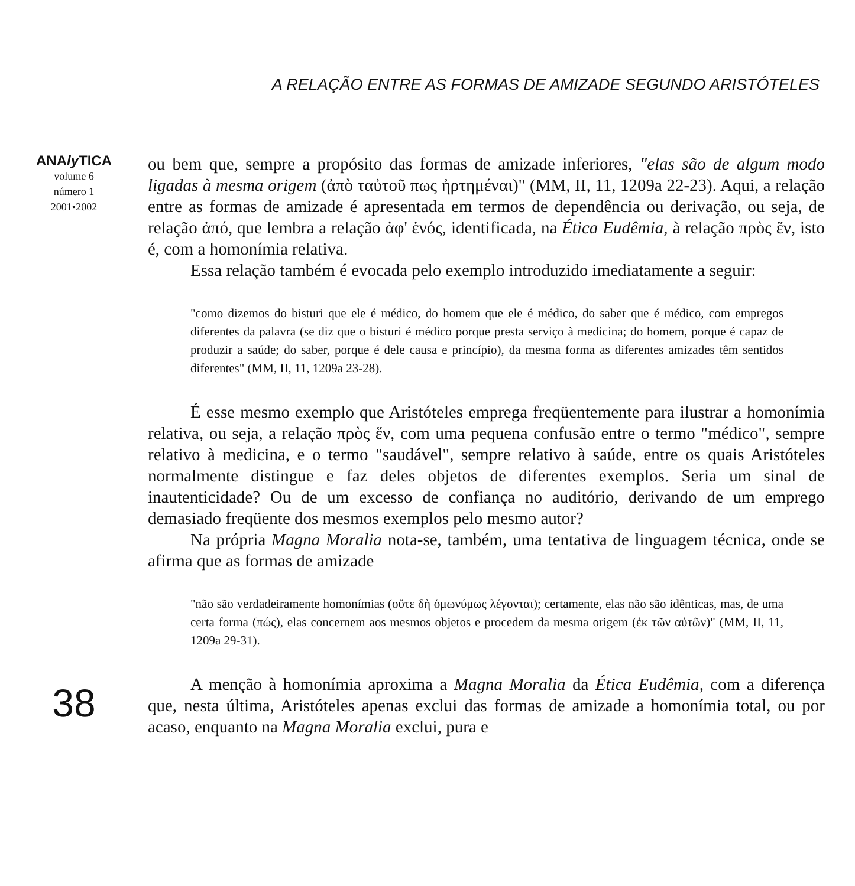A RELAÇÃO ENTRE AS FORMAS DE AMIZADE SEGUNDO ARISTÓTELES
ANAly TICA
volume 6
número 1
2001•2002
ou bem que, sempre a propósito das formas de amizade inferiores, "elas são de algum modo ligadas à mesma origem (ἀπὸ ταὐτοῦ πως ἠρτημέναι)" (MM, II, 11, 1209a 22-23). Aqui, a relação entre as formas de amizade é apresentada em termos de dependência ou derivação, ou seja, de relação ἀπό, que lembra a relação ἀφ' ἑνός, identificada, na Ética Eudêmia, à relação πρὸς ἕν, isto é, com a homonímia relativa.
Essa relação também é evocada pelo exemplo introduzido imediatamente a seguir:
"como dizemos do bisturi que ele é médico, do homem que ele é médico, do saber que é médico, com empregos diferentes da palavra (se diz que o bisturi é médico porque presta serviço à medicina; do homem, porque é capaz de produzir a saúde; do saber, porque é dele causa e princípio), da mesma forma as diferentes amizades têm sentidos diferentes" (MM, II, 11, 1209a 23-28).
É esse mesmo exemplo que Aristóteles emprega freqüentemente para ilustrar a homonímia relativa, ou seja, a relação πρὸς ἕν, com uma pequena confusão entre o termo "médico", sempre relativo à medicina, e o termo "saudável", sempre relativo à saúde, entre os quais Aristóteles normalmente distingue e faz deles objetos de diferentes exemplos. Seria um sinal de inautenticidade? Ou de um excesso de confiança no auditório, derivando de um emprego demasiado freqüente dos mesmos exemplos pelo mesmo autor?
Na própria Magna Moralia nota-se, também, uma tentativa de linguagem técnica, onde se afirma que as formas de amizade
"não são verdadeiramente homonímias (οὔτε δὴ ὁμωνύμως λέγονται); certamente, elas não são idênticas, mas, de uma certa forma (πώς), elas concernem aos mesmos objetos e procedem da mesma origem (ἐκ τῶν αὐτῶν)" (MM, II, 11, 1209a 29-31).
38
A menção à homonímia aproxima a Magna Moralia da Ética Eudêmia, com a diferença que, nesta última, Aristóteles apenas exclui das formas de amizade a homonímia total, ou por acaso, enquanto na Magna Moralia exclui, pura e